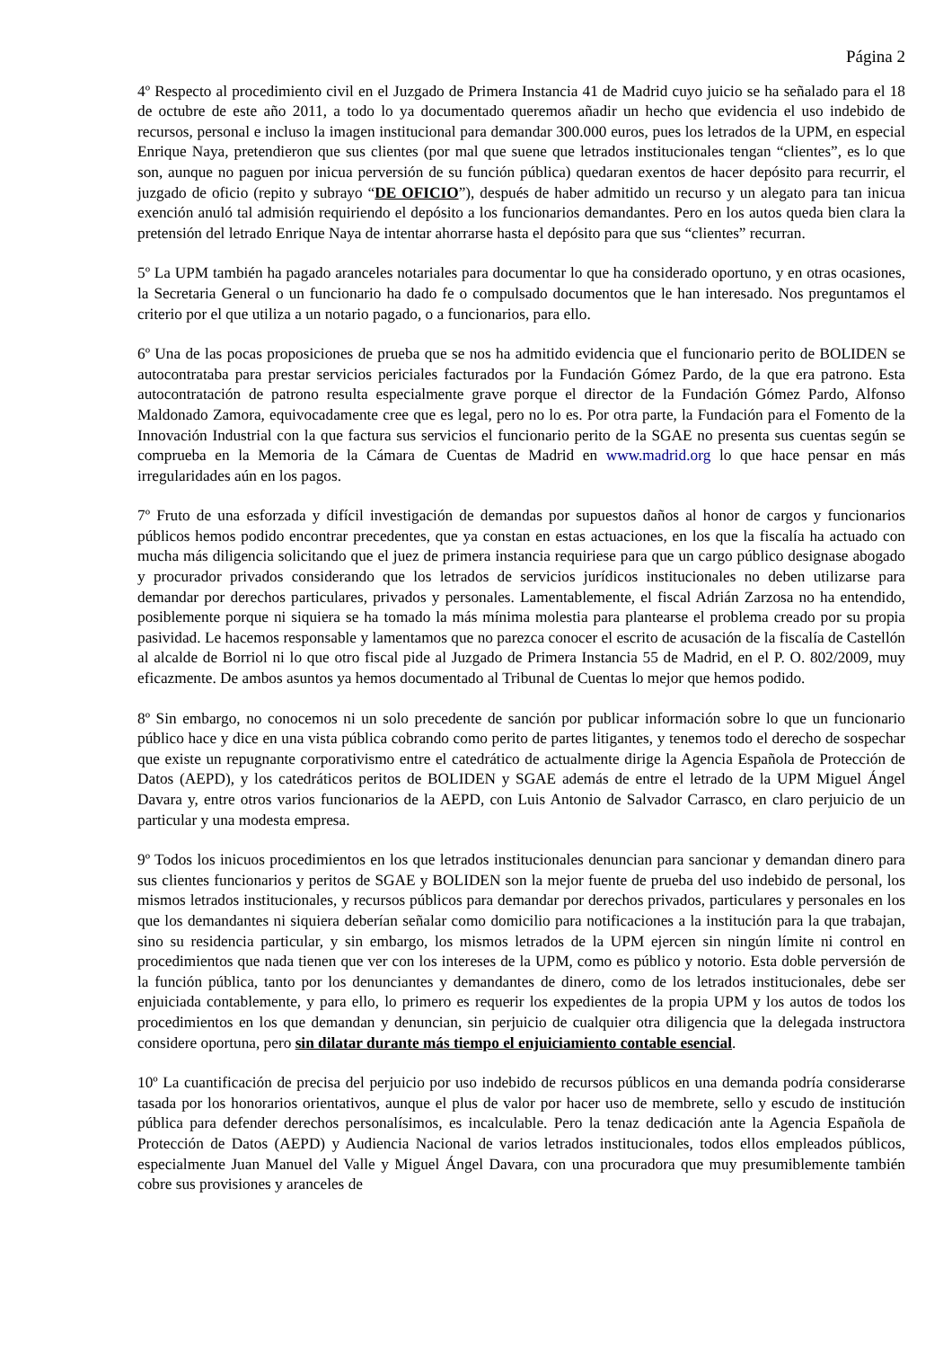Página 2
4º Respecto al procedimiento civil en el Juzgado de Primera Instancia 41 de Madrid cuyo juicio se ha señalado para el 18 de octubre de este año 2011, a todo lo ya documentado queremos añadir un hecho que evidencia el uso indebido de recursos, personal e incluso la imagen institucional para demandar 300.000 euros, pues los letrados de la UPM, en especial Enrique Naya, pretendieron que sus clientes (por mal que suene que letrados institucionales tengan “clientes”, es lo que son, aunque no paguen por inicua perversión de su función pública) quedaran exentos de hacer depósito para recurrir, el juzgado de oficio (repito y subrayo “DE OFICIO”), después de haber admitido un recurso y un alegato para tan inicua exención anuló tal admisión requiriendo el depósito a los funcionarios demandantes. Pero en los autos queda bien clara la pretensión del letrado Enrique Naya de intentar ahorrarse hasta el depósito para que sus “clientes” recurran.
5º La UPM también ha pagado aranceles notariales para documentar lo que ha considerado oportuno, y en otras ocasiones, la Secretaria General o un funcionario ha dado fe o compulsado documentos que le han interesado. Nos preguntamos el criterio por el que utiliza a un notario pagado, o a funcionarios, para ello.
6º Una de las pocas proposiciones de prueba que se nos ha admitido evidencia que el funcionario perito de BOLIDEN se autocontrataba para prestar servicios periciales facturados por la Fundación Gómez Pardo, de la que era patrono. Esta autocontratación de patrono resulta especialmente grave porque el director de la Fundación Gómez Pardo, Alfonso Maldonado Zamora, equivocadamente cree que es legal, pero no lo es. Por otra parte, la Fundación para el Fomento de la Innovación Industrial con la que factura sus servicios el funcionario perito de la SGAE no presenta sus cuentas según se comprueba en la Memoria de la Cámara de Cuentas de Madrid en www.madrid.org lo que hace pensar en más irregularidades aún en los pagos.
7º Fruto de una esforzada y difícil investigación de demandas por supuestos daños al honor de cargos y funcionarios públicos hemos podido encontrar precedentes, que ya constan en estas actuaciones, en los que la fiscalía ha actuado con mucha más diligencia solicitando que el juez de primera instancia requiriese para que un cargo público designase abogado y procurador privados considerando que los letrados de servicios jurídicos institucionales no deben utilizarse para demandar por derechos particulares, privados y personales. Lamentablemente, el fiscal Adrián Zarzosa no ha entendido, posiblemente porque ni siquiera se ha tomado la más mínima molestia para plantearse el problema creado por su propia pasividad. Le hacemos responsable y lamentamos que no parezca conocer el escrito de acusación de la fiscalía de Castellón al alcalde de Borriol ni lo que otro fiscal pide al Juzgado de Primera Instancia 55 de Madrid, en el P. O. 802/2009, muy eficazmente. De ambos asuntos ya hemos documentado al Tribunal de Cuentas lo mejor que hemos podido.
8º Sin embargo, no conocemos ni un solo precedente de sanción por publicar información sobre lo que un funcionario público hace y dice en una vista pública cobrando como perito de partes litigantes, y tenemos todo el derecho de sospechar que existe un repugnante corporativismo entre el catedrático de actualmente dirige la Agencia Española de Protección de Datos (AEPD), y los catedráticos peritos de BOLIDEN y SGAE además de entre el letrado de la UPM Miguel Ángel Davara y, entre otros varios funcionarios de la AEPD, con Luis Antonio de Salvador Carrasco, en claro perjuicio de un particular y una modesta empresa.
9º Todos los inicuos procedimientos en los que letrados institucionales denuncian para sancionar y demandan dinero para sus clientes funcionarios y peritos de SGAE y BOLIDEN son la mejor fuente de prueba del uso indebido de personal, los mismos letrados institucionales, y recursos públicos para demandar por derechos privados, particulares y personales en los que los demandantes ni siquiera deberían señalar como domicilio para notificaciones a la institución para la que trabajan, sino su residencia particular, y sin embargo, los mismos letrados de la UPM ejercen sin ningún límite ni control en procedimientos que nada tienen que ver con los intereses de la UPM, como es público y notorio. Esta doble perversión de la función pública, tanto por los denunciantes y demandantes de dinero, como de los letrados institucionales, debe ser enjuiciada contablemente, y para ello, lo primero es requerir los expedientes de la propia UPM y los autos de todos los procedimientos en los que demandan y denuncian, sin perjuicio de cualquier otra diligencia que la delegada instructora considere oportuna, pero sin dilatar durante más tiempo el enjuiciamiento contable esencial.
10º La cuantificación de precisa del perjuicio por uso indebido de recursos públicos en una demanda podría considerarse tasada por los honorarios orientativos, aunque el plus de valor por hacer uso de membrete, sello y escudo de institución pública para defender derechos personalísimos, es incalculable. Pero la tenaz dedicación ante la Agencia Española de Protección de Datos (AEPD) y Audiencia Nacional de varios letrados institucionales, todos ellos empleados públicos, especialmente Juan Manuel del Valle y Miguel Ángel Davara, con una procuradora que muy presumiblemente también cobre sus provisiones y aranceles de